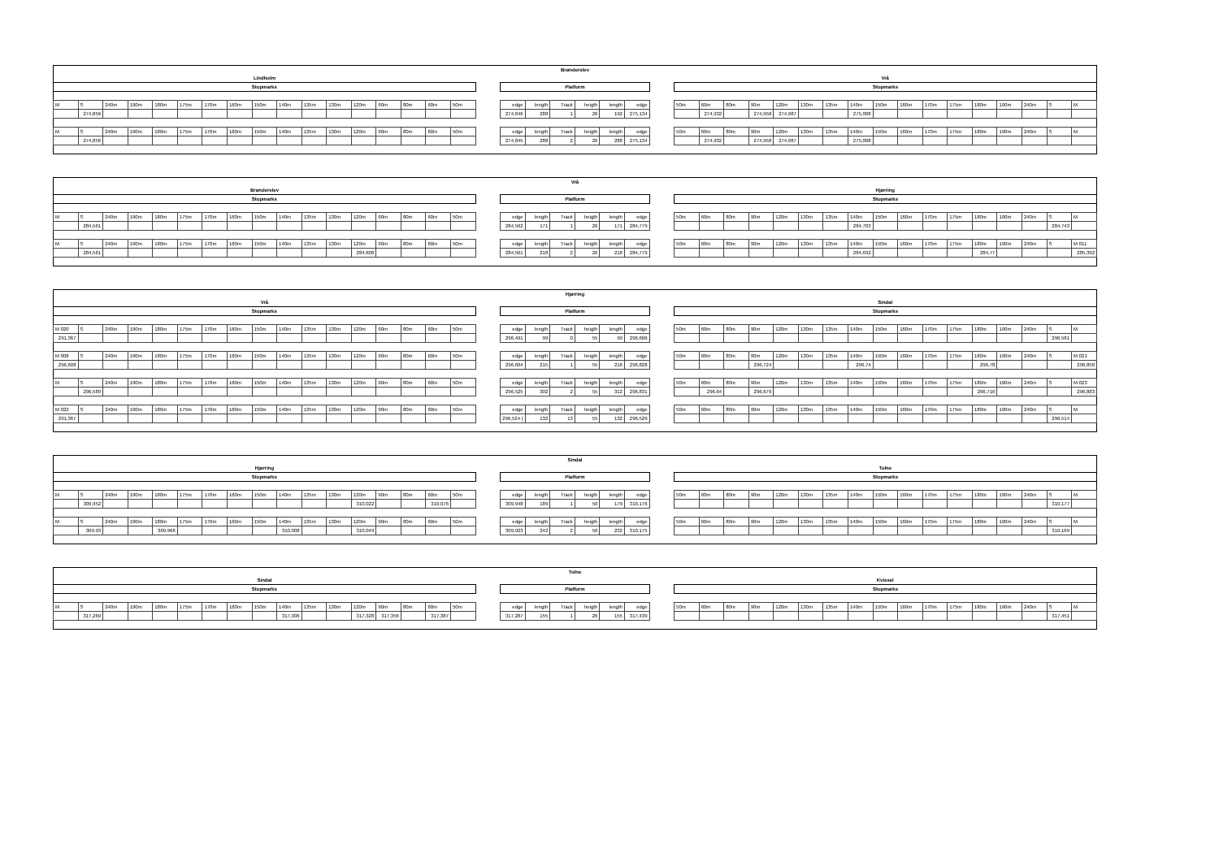| Brønderslev | | | | | | | | | | | | | | | | | | | | | | | | | | | | | | | | | | | | | | | | | |
| Lindholm | | | | | | | | | | | | | | | | | | | | | | | | | Vrå | | | | | | | | | | | | | | | | |
| Stopmarks | | | | | | | | | | | | | | | | | | Platform | | | | | | | Stopmarks | | | | | | | | | | | | | | | | |
| M | S | 240m | 190m | 180m | 175m | 170m | 160m | 150m | 140m | 135m | 130m | 120m | 90m | 80m | 60m | 50m | | edge | length | Track | heigth | length | edge | | 50m | 60m | 80m | 90m | 120m | 130m | 135m | 140m | 150m | 160m | 170m | 175m | 180m | 190m | 240m | S | M |
| | 274,856 | | | | | | | | | | | | | | | | | 274,846 | 288 | 1 | 26 | 192 | 275,134 | | | 274,932 | | 274,958 | 274,987 | | | 275,008 | | | | | | | | | |
| M | S | 240m | 190m | 180m | 175m | 170m | 160m | 150m | 140m | 135m | 130m | 120m | 90m | 80m | 60m | 50m | | edge | length | Track | heigth | length | edge | | 50m | 60m | 80m | 90m | 120m | 130m | 135m | 140m | 150m | 160m | 170m | 175m | 180m | 190m | 240m | S | M |
| | 274,856 | | | | | | | | | | | | | | | | | 274,845 | 288 | 2 | 26 | 288 | 275,134 | | | 274,932 | | 274,958 | 274,987 | | | 275,008 | | | | | | | | | |
| Vrå | | | | | | | | | | | | | | | | | | | | | | | | | | | | | | | | | | | | | | | | | |
| Brønderslev | | | | | | | | | | | | | | | | | | | | | | | | | Hjørring | | | | | | | | | | | | | | | | |
| Stopmarks | | | | | | | | | | | | | | | | | | Platform | | | | | | | Stopmarks | | | | | | | | | | | | | | | | |
| M | S | 240m | 190m | 180m | 175m | 170m | 160m | 150m | 140m | 135m | 130m | 120m | 90m | 80m | 60m | 50m | | edge | length | Track | heigth | length | edge | | 50m | 60m | 80m | 90m | 120m | 130m | 135m | 140m | 150m | 160m | 170m | 175m | 180m | 190m | 240m | S | M |
| | 284,561 | | | | | | | | | | | | | | | | | 284,562 | 171 | 1 | 26 | 171 | 284,779 | | | | | | | | | 284,703 | | | | | | | | 284,743 | |
| M | S | 240m | 190m | 180m | 175m | 170m | 160m | 150m | 140m | 135m | 130m | 120m | 90m | 80m | 60m | 50m | | edge | length | Track | heigth | length | edge | | 50m | 60m | 80m | 90m | 120m | 130m | 135m | 140m | 150m | 160m | 170m | 175m | 180m | 190m | 240m | S | M 011 |
| | 284,561 | | | | | | | | | | | 284,608 | | | | | | 284,561 | 218 | 2 | 26 | 218 | 284,779 | | | | | | | | | 284,692 | | | | | 284,77 | | | | 285,392 |
| Hjørring | | | | | | | | | | | | | | | | | | | | | | | | | | | | | | | | | | | | | | | | | |
| Vrå | | | | | | | | | | | | | | | | | | | | | | | | | Sindal | | | | | | | | | | | | | | | | |
| Stopmarks | | | | | | | | | | | | | | | | | | Platform | | | | | | | Stopmarks | | | | | | | | | | | | | | | | |
| M 020 | S | 240m | 190m | 180m | 175m | 170m | 160m | 150m | 140m | 135m | 130m | 120m | 90m | 80m | 60m | 50m | | edge | length | Track | heigth | length | edge | | 50m | 60m | 80m | 90m | 120m | 130m | 135m | 140m | 150m | 160m | 170m | 175m | 180m | 190m | 240m | S | M |
| 291,367 | | | | | | | | | | | | | | | | | | 296,491 | 99 | 0 | 55 | 99 | 296,606 | | | | | | | | | | | | | | | | | 296,581 | |
| M 008 | S | 240m | 190m | 180m | 175m | 170m | 160m | 150m | 140m | 135m | 130m | 120m | 90m | 80m | 60m | 50m | | edge | length | Track | heigth | length | edge | | 50m | 60m | 80m | 90m | 120m | 130m | 135m | 140m | 150m | 160m | 170m | 175m | 180m | 190m | 240m | S | M 021 |
| 296,608 | | | | | | | | | | | | | | | | | | 296,604 | 215 | 1 | 55 | 216 | 296,828 | | | | | 296,724 | | | | 296,74 | | | | | 296,78 | | | | 296,858 |
| M | S | 240m | 190m | 180m | 175m | 170m | 160m | 150m | 140m | 135m | 130m | 120m | 90m | 80m | 60m | 50m | | edge | length | Track | heigth | length | edge | | 50m | 60m | 80m | 90m | 120m | 130m | 135m | 140m | 150m | 160m | 170m | 175m | 180m | 190m | 240m | S | M 023 |
| | 296,589 | | | | | | | | | | | | | | | | | 296,525 | 302 | 2 | 55 | 312 | 296,831 | | | 296,64 | | 296,679 | | | | | | | | | 296,716 | | | | 296,883 |
| M 022 | S | 240m | 190m | 180m | 175m | 170m | 160m | 150m | 140m | 135m | 130m | 120m | 90m | 80m | 60m | 50m | | edge | length | Track | heigth | length | edge | | 50m | 60m | 80m | 90m | 120m | 130m | 135m | 140m | 150m | 160m | 170m | 175m | 180m | 190m | 240m | S | M |
| 291,367 | | | | | | | | | | | | | | | | | | 296,524 ( | 132 | 13 | 55 | 132 | 296,529 | | | | | | | | | | | | | | | | | 296,514 | |
| Sindal | | | | | | | | | | | | | | | | | | | | | | | | | | | | | | | | | | | | | | | | | |
| Hjørring | | | | | | | | | | | | | | | | | | | | | | | | | Tolne | | | | | | | | | | | | | | | | |
| Stopmarks | | | | | | | | | | | | | | | | | | Platform | | | | | | | Stopmarks | | | | | | | | | | | | | | | | |
| M | S | 240m | 190m | 180m | 175m | 170m | 160m | 150m | 140m | 135m | 130m | 120m | 90m | 80m | 60m | 50m | | edge | length | Track | heigth | length | edge | | 50m | 60m | 80m | 90m | 120m | 130m | 135m | 140m | 150m | 160m | 170m | 175m | 180m | 190m | 240m | S | M |
| | 309,952 | | | | | | | | | | | 310,022 | | | 310,076 | | | 309,948 | 189 | 1 | 50 | 179 | 310,176 | | | | | | | | | | | | | | | | | 310,177 | |
| M | S | 240m | 190m | 180m | 175m | 170m | 160m | 150m | 140m | 135m | 130m | 120m | 90m | 80m | 60m | 50m | | edge | length | Track | heigth | length | edge | | 50m | 60m | 80m | 90m | 120m | 130m | 135m | 140m | 150m | 160m | 170m | 175m | 180m | 190m | 240m | S | M |
| | 309,93 | | | 309,966 | | | | | 310,008 | | | 310,049 | | | | | | 309,923 | 242 | 2 | 50 | 232 | 310,175 | | | | | | | | | | | | | | | | | 310,169 | |
| Tolne | | | | | | | | | | | | | | | | | | | | | | | | | | | | | | | | | | | | | | | | | |
| Sindal | | | | | | | | | | | | | | | | | | | | | | | | | Kvissel | | | | | | | | | | | | | | | | |
| Stopmarks | | | | | | | | | | | | | | | | | | Platform | | | | | | | Stopmarks | | | | | | | | | | | | | | | | |
| M | S | 240m | 190m | 180m | 175m | 170m | 160m | 150m | 140m | 135m | 130m | 120m | 90m | 80m | 60m | 50m | | edge | length | Track | heigth | length | edge | | 50m | 60m | 80m | 90m | 120m | 130m | 135m | 140m | 150m | 160m | 170m | 175m | 180m | 190m | 240m | S | M |
| | 317,269 | | | | | | | | 317,306 | | | 317,328 | 317,356 | | 317,387 | | | 317,287 | 155 | 1 | 26 | 155 | 317,439 | | | | | | | | | | | | | | | | | 317,451 | |